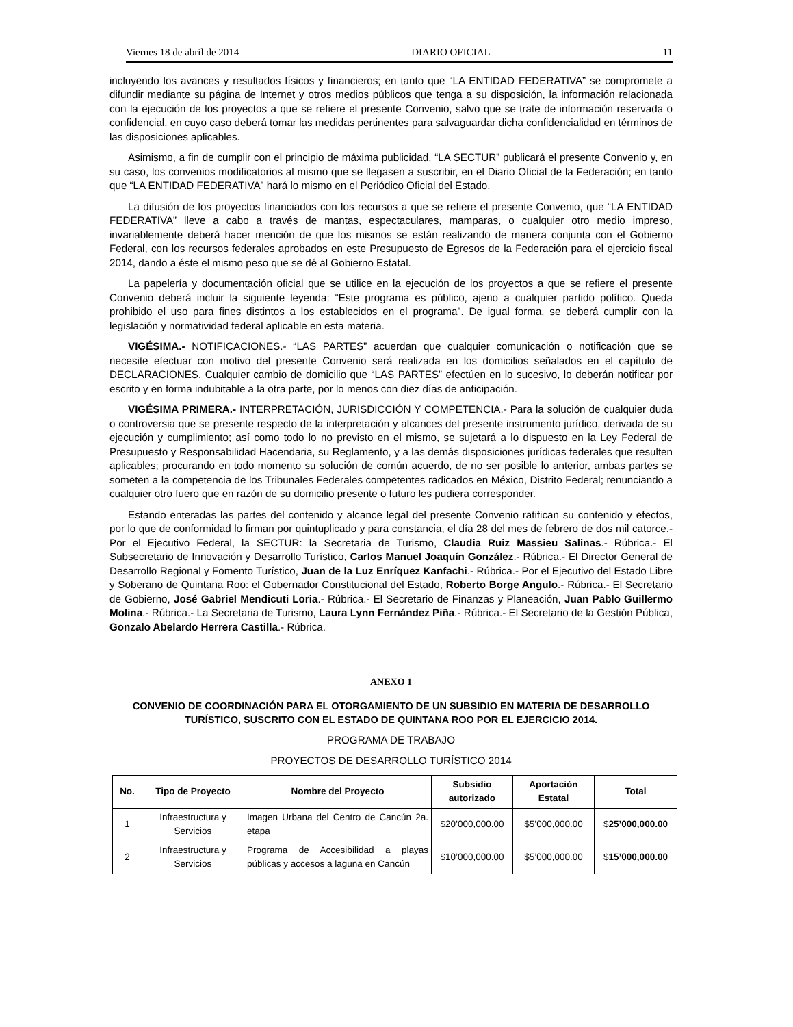Viernes 18 de abril de 2014 DIARIO OFICIAL 11
incluyendo los avances y resultados físicos y financieros; en tanto que “LA ENTIDAD FEDERATIVA” se compromete a difundir mediante su página de Internet y otros medios públicos que tenga a su disposición, la información relacionada con la ejecución de los proyectos a que se refiere el presente Convenio, salvo que se trate de información reservada o confidencial, en cuyo caso deberá tomar las medidas pertinentes para salvaguardar dicha confidencialidad en términos de las disposiciones aplicables.
Asimismo, a fin de cumplir con el principio de máxima publicidad, “LA SECTUR” publicará el presente Convenio y, en su caso, los convenios modificatorios al mismo que se llegasen a suscribir, en el Diario Oficial de la Federación; en tanto que “LA ENTIDAD FEDERATIVA” hará lo mismo en el Periódico Oficial del Estado.
La difusión de los proyectos financiados con los recursos a que se refiere el presente Convenio, que “LA ENTIDAD FEDERATIVA” lleve a cabo a través de mantas, espectaculares, mamparas, o cualquier otro medio impreso, invariablemente deberá hacer mención de que los mismos se están realizando de manera conjunta con el Gobierno Federal, con los recursos federales aprobados en este Presupuesto de Egresos de la Federación para el ejercicio fiscal 2014, dando a éste el mismo peso que se dé al Gobierno Estatal.
La papelería y documentación oficial que se utilice en la ejecución de los proyectos a que se refiere el presente Convenio deberá incluir la siguiente leyenda: “Este programa es público, ajeno a cualquier partido político. Queda prohibido el uso para fines distintos a los establecidos en el programa”. De igual forma, se deberá cumplir con la legislación y normatividad federal aplicable en esta materia.
VIGÉSIMA.- NOTIFICACIONES.- “LAS PARTES” acuerdan que cualquier comunicación o notificación que se necesite efectuar con motivo del presente Convenio será realizada en los domicilios señalados en el capítulo de DECLARACIONES. Cualquier cambio de domicilio que “LAS PARTES” efectúen en lo sucesivo, lo deberán notificar por escrito y en forma indubitable a la otra parte, por lo menos con diez días de anticipación.
VIGÉSIMA PRIMERA.- INTERPRETACIÓN, JURISDICCIÓN Y COMPETENCIA.- Para la solución de cualquier duda o controversia que se presente respecto de la interpretación y alcances del presente instrumento jurídico, derivada de su ejecución y cumplimiento; así como todo lo no previsto en el mismo, se sujetará a lo dispuesto en la Ley Federal de Presupuesto y Responsabilidad Hacendaria, su Reglamento, y a las demás disposiciones jurídicas federales que resulten aplicables; procurando en todo momento su solución de común acuerdo, de no ser posible lo anterior, ambas partes se someten a la competencia de los Tribunales Federales competentes radicados en México, Distrito Federal; renunciando a cualquier otro fuero que en razón de su domicilio presente o futuro les pudiera corresponder.
Estando enteradas las partes del contenido y alcance legal del presente Convenio ratifican su contenido y efectos, por lo que de conformidad lo firman por quintuplicado y para constancia, el día 28 del mes de febrero de dos mil catorce.- Por el Ejecutivo Federal, la SECTUR: la Secretaria de Turismo, Claudia Ruiz Massieu Salinas.- Rúbrica.- El Subsecretario de Innovación y Desarrollo Turístico, Carlos Manuel Joaquín González.- Rúbrica.- El Director General de Desarrollo Regional y Fomento Turístico, Juan de la Luz Enríquez Kanfachi.- Rúbrica.- Por el Ejecutivo del Estado Libre y Soberano de Quintana Roo: el Gobernador Constitucional del Estado, Roberto Borge Angulo.- Rúbrica.- El Secretario de Gobierno, José Gabriel Mendicuti Loria.- Rúbrica.- El Secretario de Finanzas y Planeación, Juan Pablo Guillermo Molina.- Rúbrica.- La Secretaria de Turismo, Laura Lynn Fernández Piña.- Rúbrica.- El Secretario de la Gestión Pública, Gonzalo Abelardo Herrera Castilla.- Rúbrica.
ANEXO 1
CONVENIO DE COORDINACIÓN PARA EL OTORGAMIENTO DE UN SUBSIDIO EN MATERIA DE DESARROLLO TURÍSTICO, SUSCRITO CON EL ESTADO DE QUINTANA ROO POR EL EJERCICIO 2014.
PROGRAMA DE TRABAJO
PROYECTOS DE DESARROLLO TURÍSTICO 2014
| No. | Tipo de Proyecto | Nombre del Proyecto | Subsidio autorizado | Aportación Estatal | Total |
| --- | --- | --- | --- | --- | --- |
| 1 | Infraestructura y Servicios | Imagen Urbana del Centro de Cancún 2a. etapa | $20’000,000.00 | $5’000,000.00 | $ 25’000,000.00 |
| 2 | Infraestructura y Servicios | Programa de Accesibilidad a playas públicas y accesos a laguna en Cancún | $10’000,000.00 | $5’000,000.00 | $ 15’000,000.00 |